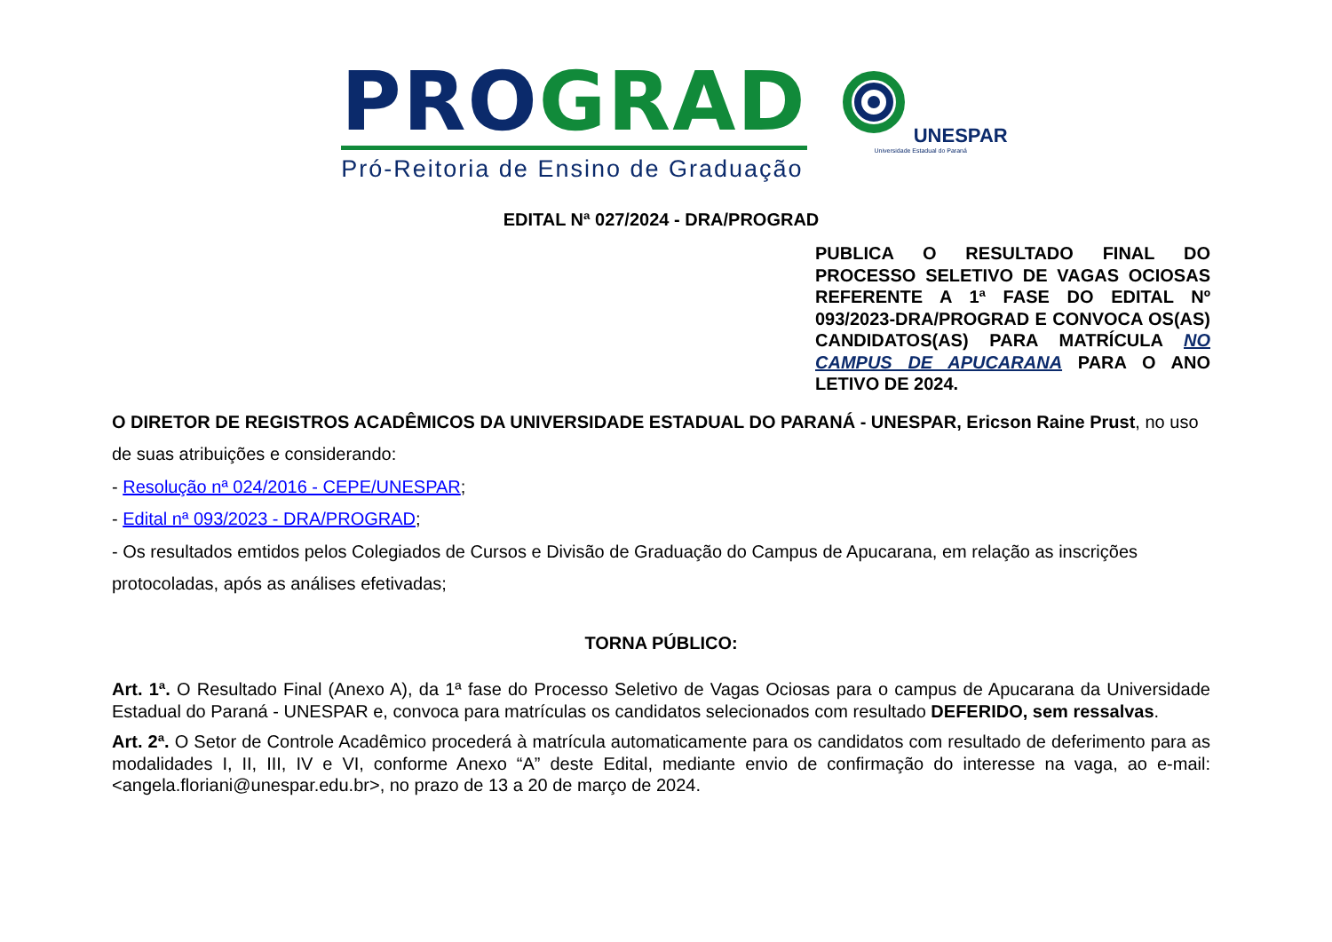PRO GRAD
Pró-Reitoria de Ensino de Graduação
UNESPAR
Universidade Estadual do Paraná
EDITAL Nª 027/2024 - DRA/PROGRAD
PUBLICA O RESULTADO FINAL DO PROCESSO SELETIVO DE VAGAS OCIOSAS REFERENTE A 1ª FASE DO EDITAL Nº 093/2023-DRA/PROGRAD E CONVOCA OS(AS) CANDIDATOS(AS) PARA MATRÍCULA NO CAMPUS DE APUCARANA PARA O ANO LETIVO DE 2024.
O DIRETOR DE REGISTROS ACADÊMICOS DA UNIVERSIDADE ESTADUAL DO PARANÁ - UNESPAR, Ericson Raine Prust, no uso de suas atribuições e considerando:
- Resolução nª 024/2016 - CEPE/UNESPAR;
- Edital nª 093/2023 - DRA/PROGRAD;
- Os resultados emtidos pelos Colegiados de Cursos e Divisão de Graduação do Campus de Apucarana, em relação as inscrições protocoladas, após as análises efetivadas;
TORNA PÚBLICO:
Art. 1ª. O Resultado Final (Anexo A), da 1ª fase do Processo Seletivo de Vagas Ociosas para o campus de Apucarana da Universidade Estadual do Paraná - UNESPAR e, convoca para matrículas os candidatos selecionados com resultado DEFERIDO, sem ressalvas.
Art. 2ª. O Setor de Controle Acadêmico procederá à matrícula automaticamente para os candidatos com resultado de deferimento para as modalidades I, II, III, IV e VI, conforme Anexo “A” deste Edital, mediante envio de confirmação do interesse na vaga, ao e-mail: <angela.floriani@unespar.edu.br>, no prazo de 13 a 20 de março de 2024.